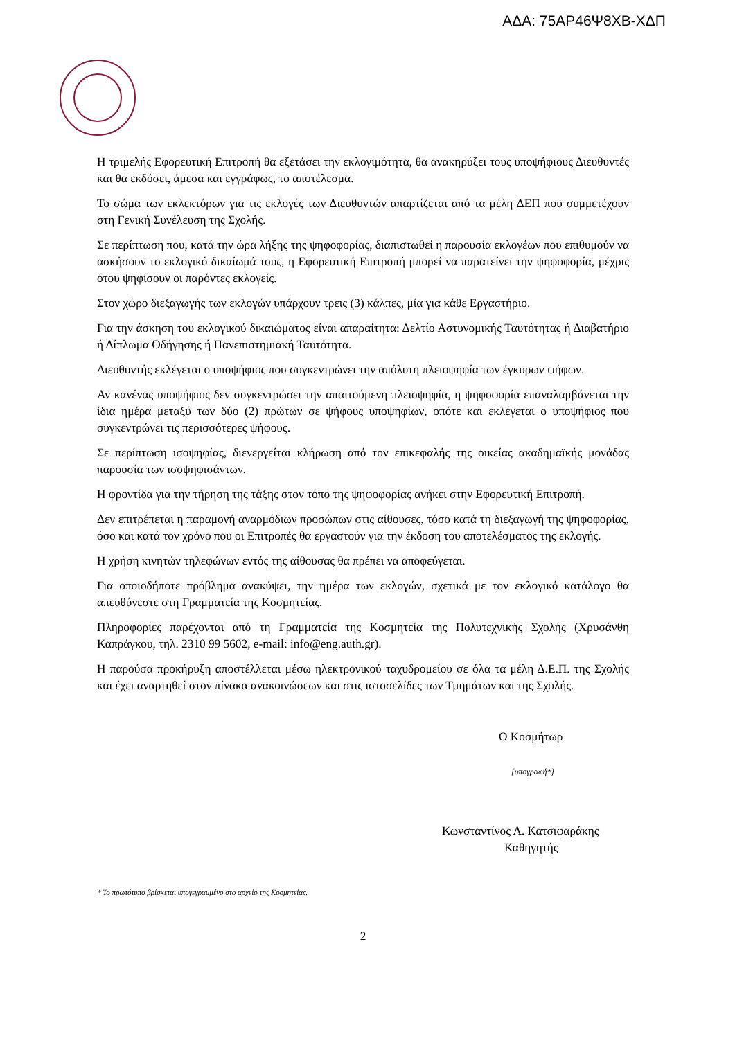ΑΔΑ: 75ΑΡ46Ψ8ΧΒ-ΧΔΠ
Η τριμελής Εφορευτική Επιτροπή θα εξετάσει την εκλογιμότητα, θα ανακηρύξει τους υποψήφιους Διευθυντές και θα εκδόσει, άμεσα και εγγράφως, το αποτέλεσμα.
Το σώμα των εκλεκτόρων για τις εκλογές των Διευθυντών απαρτίζεται από τα μέλη ΔΕΠ που συμμετέχουν στη Γενική Συνέλευση της Σχολής.
Σε περίπτωση που, κατά την ώρα λήξης της ψηφοφορίας, διαπιστωθεί η παρουσία εκλογέων που επιθυμούν να ασκήσουν το εκλογικό δικαίωμά τους, η Εφορευτική Επιτροπή μπορεί να παρατείνει την ψηφοφορία, μέχρις ότου ψηφίσουν οι παρόντες εκλογείς.
Στον χώρο διεξαγωγής των εκλογών υπάρχουν τρεις (3) κάλπες, μία για κάθε Εργαστήριο.
Για την άσκηση του εκλογικού δικαιώματος είναι απαραίτητα: Δελτίο Αστυνομικής Ταυτότητας ή Διαβατήριο ή Δίπλωμα Οδήγησης ή Πανεπιστημιακή Ταυτότητα.
Διευθυντής εκλέγεται ο υποψήφιος που συγκεντρώνει την απόλυτη πλειοψηφία των έγκυρων ψήφων.
Αν κανένας υποψήφιος δεν συγκεντρώσει την απαιτούμενη πλειοψηφία, η ψηφοφορία επαναλαμβάνεται την ίδια ημέρα μεταξύ των δύο (2) πρώτων σε ψήφους υποψηφίων, οπότε και εκλέγεται ο υποψήφιος που συγκεντρώνει τις περισσότερες ψήφους.
Σε περίπτωση ισοψηφίας, διενεργείται κλήρωση από τον επικεφαλής της οικείας ακαδημαϊκής μονάδας παρουσία των ισοψηφισάντων.
Η φροντίδα για την τήρηση της τάξης στον τόπο της ψηφοφορίας ανήκει στην Εφορευτική Επιτροπή.
Δεν επιτρέπεται η παραμονή αναρμόδιων προσώπων στις αίθουσες, τόσο κατά τη διεξαγωγή της ψηφοφορίας, όσο και κατά τον χρόνο που οι Επιτροπές θα εργαστούν για την έκδοση του αποτελέσματος της εκλογής.
Η χρήση κινητών τηλεφώνων εντός της αίθουσας θα πρέπει να αποφεύγεται.
Για οποιοδήποτε πρόβλημα ανακύψει, την ημέρα των εκλογών, σχετικά με τον εκλογικό κατάλογο θα απευθύνεστε στη Γραμματεία της Κοσμητείας.
Πληροφορίες παρέχονται από τη Γραμματεία της Κοσμητεία της Πολυτεχνικής Σχολής (Χρυσάνθη Καπράγκου, τηλ. 2310 99 5602, e-mail: info@eng.auth.gr).
Η παρούσα προκήρυξη αποστέλλεται μέσω ηλεκτρονικού ταχυδρομείου σε όλα τα μέλη Δ.Ε.Π. της Σχολής και έχει αναρτηθεί στον πίνακα ανακοινώσεων και στις ιστοσελίδες των Τμημάτων και της Σχολής.
Ο Κοσμήτωρ
[υπογραφή*]
Κωνσταντίνος Λ. Κατσιφαράκης
Καθηγητής
* Το πρωτότυπο βρίσκεται υπογεγραμμένο στο αρχείο της Κοσμητείας.
2